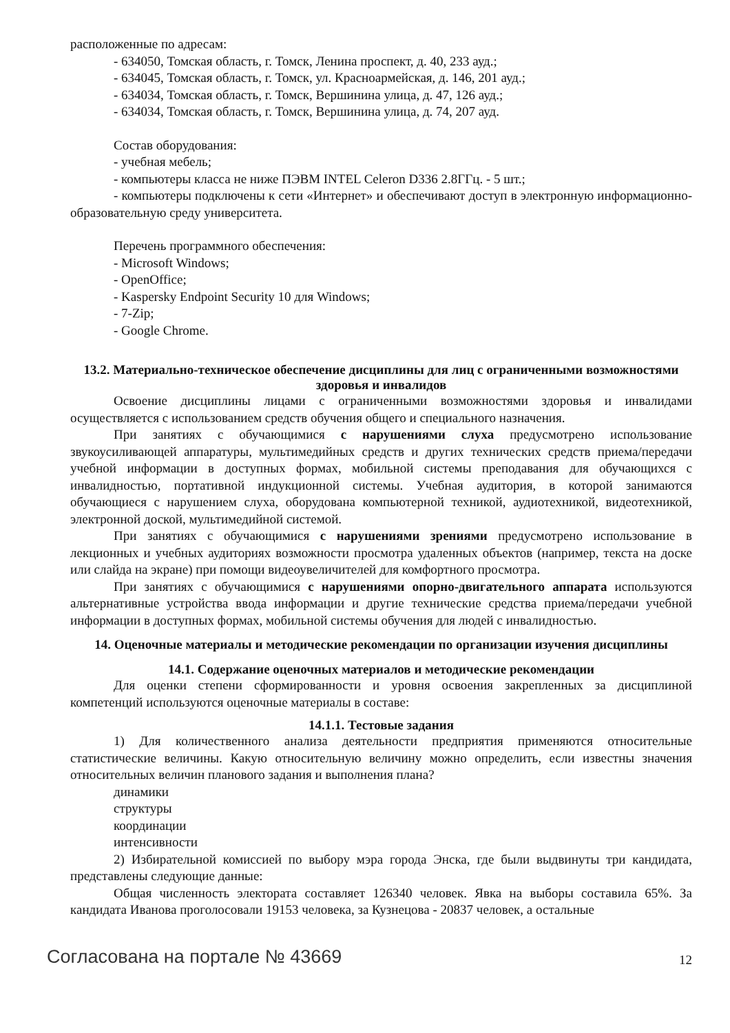расположенные по адресам:
- 634050, Томская область, г. Томск, Ленина проспект, д. 40, 233 ауд.;
- 634045, Томская область, г. Томск, ул. Красноармейская, д. 146, 201 ауд.;
- 634034, Томская область, г. Томск, Вершинина улица, д. 47, 126 ауд.;
- 634034, Томская область, г. Томск, Вершинина улица, д. 74, 207 ауд.
Состав оборудования:
- учебная мебель;
- компьютеры класса не ниже ПЭВМ INTEL Celeron D336 2.8ГГц. - 5 шт.;
- компьютеры подключены к сети «Интернет» и обеспечивают доступ в электронную информационно-образовательную среду университета.
Перечень программного обеспечения:
- Microsoft Windows;
- OpenOffice;
- Kaspersky Endpoint Security 10 для Windows;
- 7-Zip;
- Google Chrome.
13.2. Материально-техническое обеспечение дисциплины для лиц с ограниченными возможностями здоровья и инвалидов
Освоение дисциплины лицами с ограниченными возможностями здоровья и инвалидами осуществляется с использованием средств обучения общего и специального назначения.
При занятиях с обучающимися с нарушениями слуха предусмотрено использование звукоусиливающей аппаратуры, мультимедийных средств и других технических средств приема/передачи учебной информации в доступных формах, мобильной системы преподавания для обучающихся с инвалидностью, портативной индукционной системы. Учебная аудитория, в которой занимаются обучающиеся с нарушением слуха, оборудована компьютерной техникой, аудиотехникой, видеотехникой, электронной доской, мультимедийной системой.
При занятиях с обучающимися с нарушениями зрениями предусмотрено использование в лекционных и учебных аудиториях возможности просмотра удаленных объектов (например, текста на доске или слайда на экране) при помощи видеоувеличителей для комфортного просмотра.
При занятиях с обучающимися с нарушениями опорно-двигательного аппарата используются альтернативные устройства ввода информации и другие технические средства приема/передачи учебной информации в доступных формах, мобильной системы обучения для людей с инвалидностью.
14. Оценочные материалы и методические рекомендации по организации изучения дисциплины
14.1. Содержание оценочных материалов и методические рекомендации
Для оценки степени сформированности и уровня освоения закрепленных за дисциплиной компетенций используются оценочные материалы в составе:
14.1.1. Тестовые задания
1) Для количественного анализа деятельности предприятия применяются относительные статистические величины. Какую относительную величину можно определить, если известны значения относительных величин планового задания и выполнения плана?
динамики
структуры
координации
интенсивности
2) Избирательной комиссией по выбору мэра города Энска, где были выдвинуты три кандидата, представлены следующие данные:
Общая численность электората составляет 126340 человек. Явка на выборы составила 65%. За кандидата Иванова проголосовали 19153 человека, за Кузнецова - 20837 человек, а остальные
Согласована на портале № 43669 12